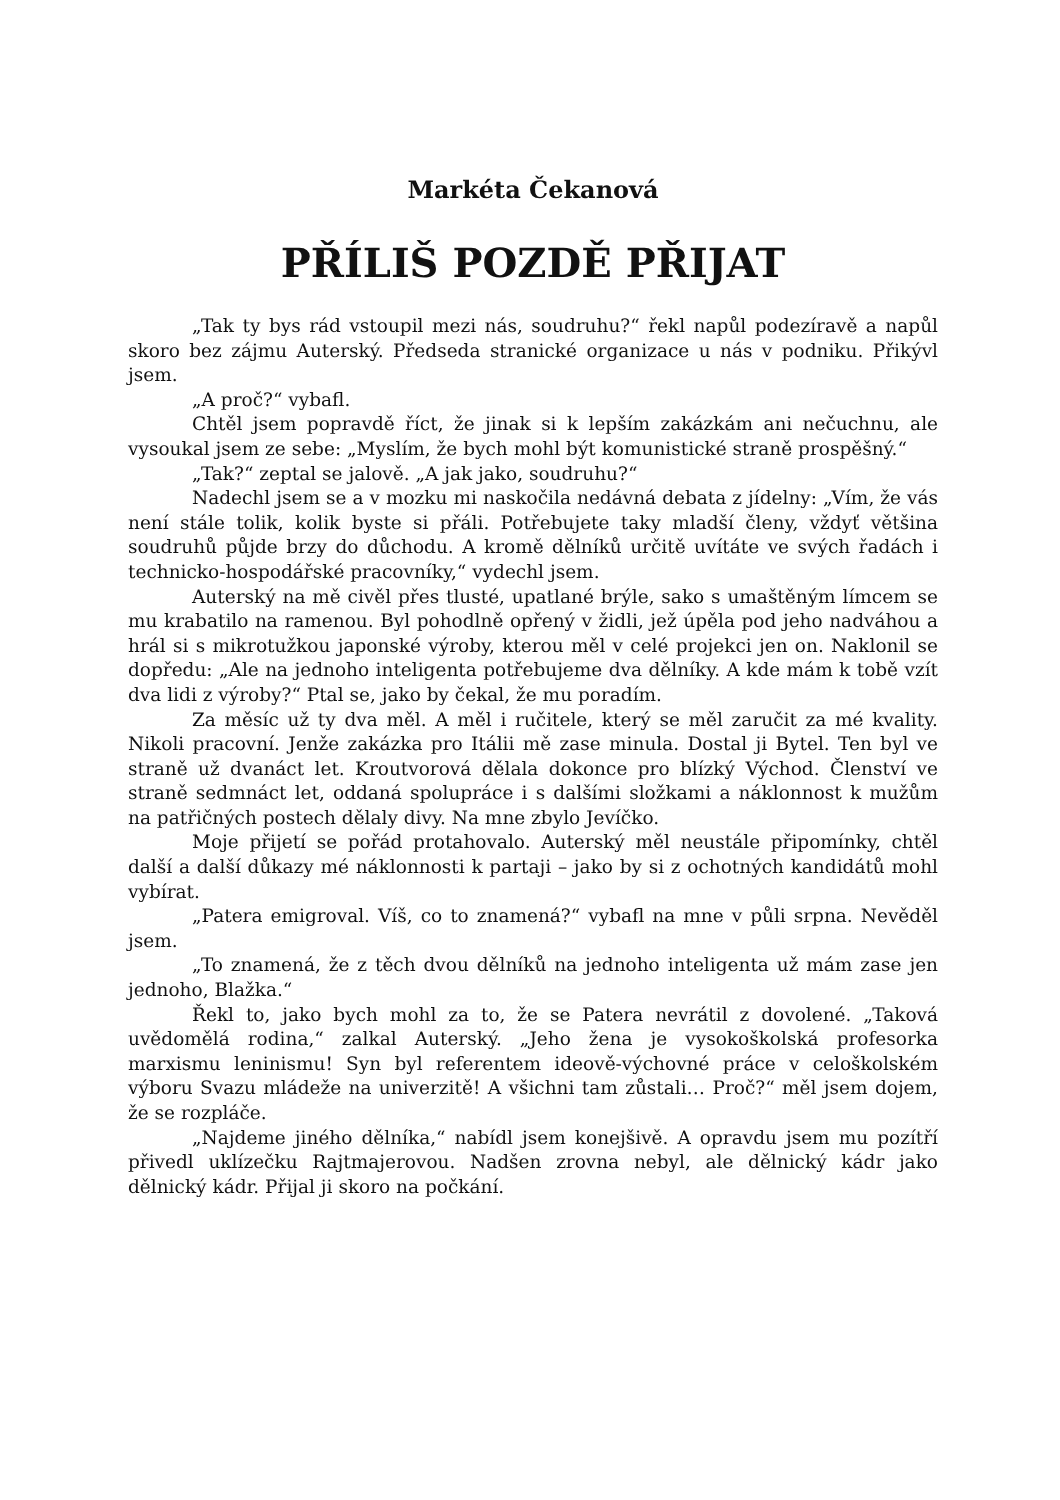Markéta Čekanová
PŘÍLIŠ POZDĚ PŘIJAT
„Tak ty bys rád vstoupil mezi nás, soudruhu?“ řekl napůl podezíravě a napůl skoro bez zájmu Auterský. Předseda stranické organizace u nás v podniku. Přikývl jsem.
„A proč?“ vybafl.
Chtěl jsem popravdě říct, že jinak si k lepším zakázkám ani nečuchnu, ale vysoukal jsem ze sebe: „Myslím, že bych mohl být komunistické straně prospěšný.“
„Tak?“ zeptal se jalově. „A jak jako, soudruhu?“
Nadechl jsem se a v mozku mi naskočila nedávná debata z jídelny: „Vím, že vás není stále tolik, kolik byste si přáli. Potřebujete taky mladší členy, vždyť většina soudruhů půjde brzy do důchodu. A kromě dělníků určitě uvítáte ve svých řadách i technicko-hospodářské pracovníky,“ vydechl jsem.
Auterský na mě civěl přes tlusté, upatlané brýle, sako s umaštěným límcem se mu krabatilo na ramenou. Byl pohodlně opřený v židli, jež úpěla pod jeho nadváhou a hrál si s mikrotužkou japonské výroby, kterou měl v celé projekci jen on. Naklonil se dopředu: „Ale na jednoho inteligenta potřebujeme dva dělníky. A kde mám k tobě vzít dva lidi z výroby?“ Ptal se, jako by čekal, že mu poradím.
Za měsíc už ty dva měl. A měl i ručitele, který se měl zaručit za mé kvality. Nikoli pracovní. Jenže zakázka pro Itálii mě zase minula. Dostal ji Bytel. Ten byl ve straně už dvanáct let. Kroutvorová dělala dokonce pro blízký Východ. Členství ve straně sedmnáct let, oddaná spolupráce i s dalšími složkami a náklonnost k mužům na patřičných postech dělaly divy. Na mne zbylo Jevíčko.
Moje přijetí se pořád protahovalo. Auterský měl neustále připomínky, chtěl další a další důkazy mé náklonnosti k partaji – jako by si z ochotných kandidátů mohl vybírat.
„Patera emigroval. Víš, co to znamená?“ vybafl na mne v půli srpna. Nevěděl jsem.
„To znamená, že z těch dvou dělníků na jednoho inteligenta už mám zase jen jednoho, Blažka.“
Řekl to, jako bych mohl za to, že se Patera nevrátil z dovolené. „Taková uvědomělá rodina,“ zalkal Auterský. „Jeho žena je vysokoškolská profesorka marxismu leninismu! Syn byl referentem ideově-výchovné práce v celoškolském výboru Svazu mládeže na univerzitě! A všichni tam zůstali… Proč?“ měl jsem dojem, že se rozpláče.
„Najdeme jiného dělníka,“ nabídl jsem konejšivě. A opravdu jsem mu pozítří přivedl uklízečku Rajtmajerovou. Nadšen zrovna nebyl, ale dělnický kádr jako dělnický kádr. Přijal ji skoro na počkání.